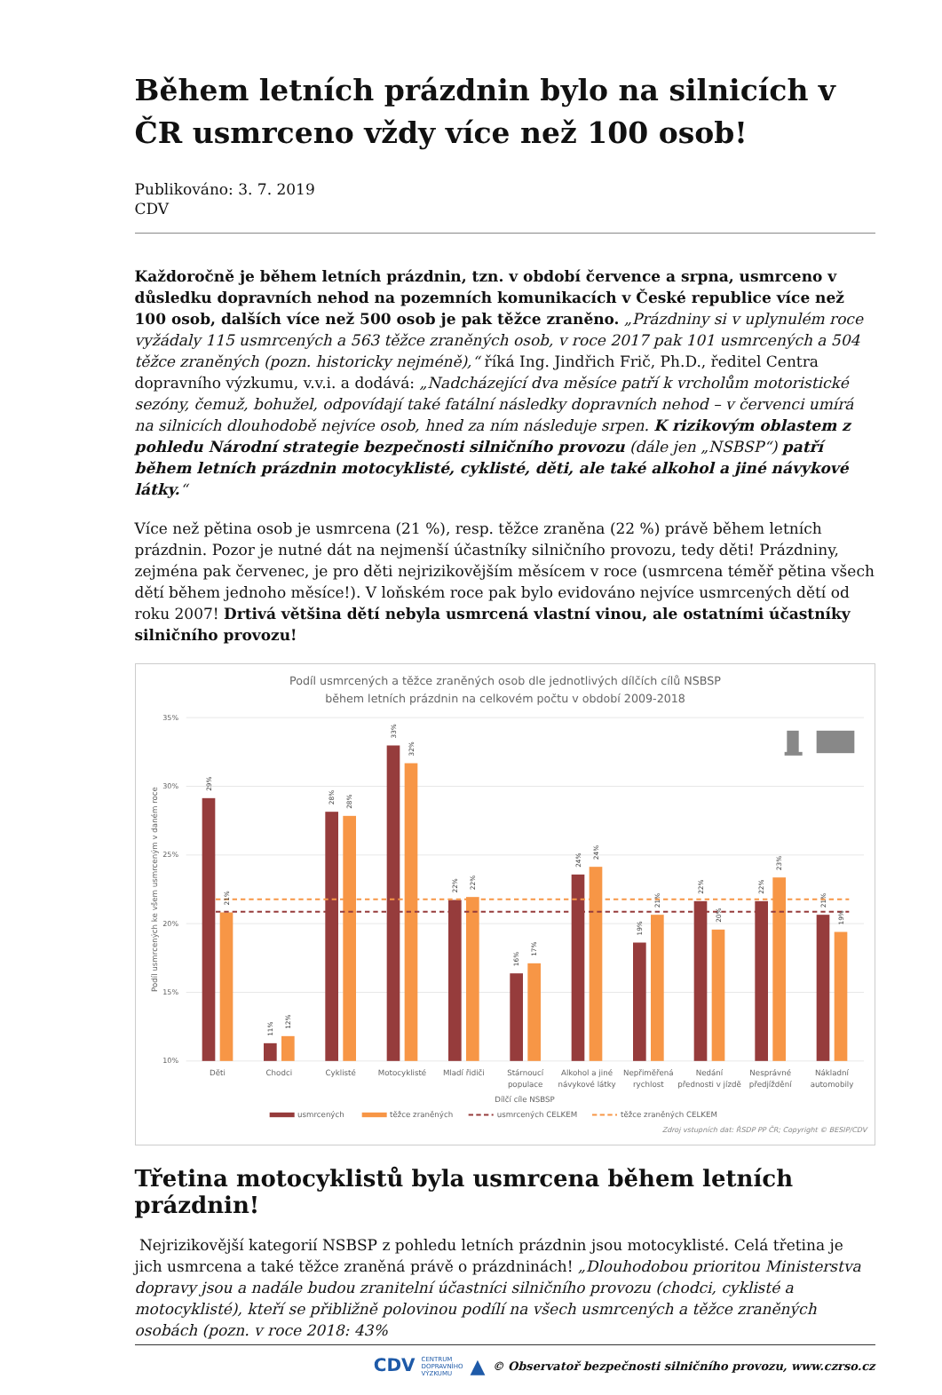Během letních prázdnin bylo na silnicích v ČR usmrceno vždy více než 100 osob!
Publikováno: 3. 7. 2019
CDV
Každoročně je během letních prázdnin, tzn. v období července a srpna, usmrceno v důsledku dopravních nehod na pozemních komunikacích v České republice více než 100 osob, dalších více než 500 osob je pak těžce zraněno. „Prázdniny si v uplynulém roce vyžádaly 115 usmrcených a 563 těžce zraněných osob, v roce 2017 pak 101 usmrcených a 504 těžce zraněných (pozn. historicky nejméně),“ říká Ing. Jindřich Frič, Ph.D., ředitel Centra dopravního výzkumu, v.v.i. a dodává: „Nadcházející dva měsíce patří k vrcholům motoristické sezóny, čemuž, bohužel, odpovídají také fatální následky dopravních nehod – v červenci umírá na silnicích dlouhodobě nejvíce osob, hned za ním následuje srpen. K rizikovým oblastem z pohledu Národní strategie bezpečnosti silničního provozu (dále jen „NSBSP“) patří během letních prázdnin motocyklisté, cyklisté, děti, ale také alkohol a jiné návykové látky.“
Více než pětina osob je usmrcena (21 %), resp. těžce zraněna (22 %) právě během letních prázdnin. Pozor je nutné dát na nejmenší účastníky silničního provozu, tedy děti! Prázdniny, zejména pak červenec, je pro děti nejrizikovějším měsícem v roce (usmrcena téměř pětina všech dětí během jednoho měsíce!). V loňském roce pak bylo evidováno nejvíce usmrcených dětí od roku 2007! Drtivá většina dětí nebyla usmrcená vlastní vinou, ale ostatními účastníky silničního provozu!
Podíl usmrcených a těžce zraněných osob dle jednotlivých dílčích cílů NSBSP
během letních prázdnin na celkovém počtu v období 2009-2018
35%
30%
25%
20%
15%
10%
Podíl usmrcených ke všem usmrceným v daném roce
29%
21%
11%
12%
28%
28%
33%
32%
22%
22%
16%
17%
24%
24%
19%
21%
22%
20%
22%
23%
21%
19%
Děti
Chodci
Cyklisté
Motocyklisté
Mladí řidiči
Stárnoucí
populace
Alkohol a jiné
návykové látky
Nepřiměřená
rychlost
Nedání
přednosti v jízdě
Nesprávné
předjíždění
Nákladní
automobily
Dílčí cíle NSBSP
usmrcených
těžce zraněných
usmrcených CELKEM
těžce zraněných CELKEM
Zdroj vstupních dat: ŘSDP PP ČR; Copyright © BESIP/CDV
Třetina motocyklistů byla usmrcena během letních prázdnin!
Nejrizikovější kategorií NSBSP z pohledu letních prázdnin jsou motocyklisté. Celá třetina je jich usmrcena a také těžce zraněná právě o prázdninách! „Dlouhodobou prioritou Ministerstva dopravy jsou a nadále budou zranitelní účastníci silničního provozu (chodci, cyklisté a motocyklisté), kteří se přibližně polovinou podílí na všech usmrcených a těžce zraněných osobách (pozn. v roce 2018: 43%
CDV CENTRUM
DOPRAVNÍHO
VÝZKUMU ▲ © Observatoř bezpečnosti silničního provozu, www.czrso.cz